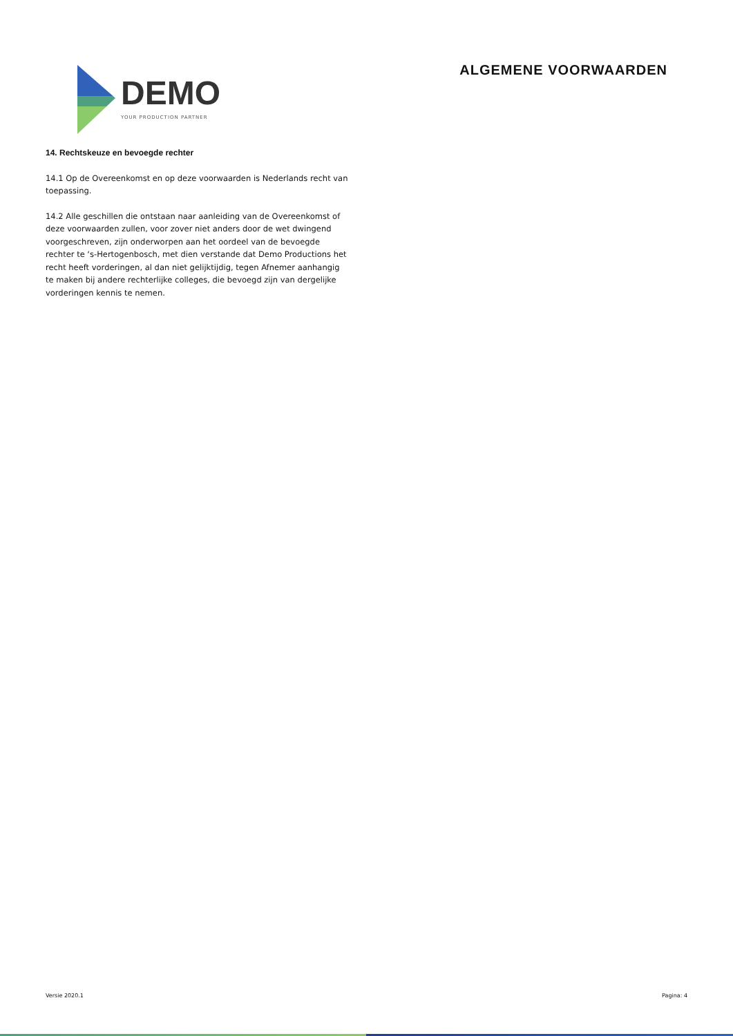DEMO
YOUR PRODUCTION PARTNER
ALGEMENE VOORWAARDEN
14. Rechtskeuze en bevoegde rechter
14.1 Op de Overeenkomst en op deze voorwaarden is Nederlands recht van toepassing.
14.2 Alle geschillen die ontstaan naar aanleiding van de Overeenkomst of deze voorwaarden zullen, voor zover niet anders door de wet dwingend voorgeschreven, zijn onderworpen aan het oordeel van de bevoegde rechter te ‘s-Hertogenbosch, met dien verstande dat Demo Productions het recht heeft vorderingen, al dan niet gelijktijdig, tegen Afnemer aanhangig te maken bij andere rechterlijke colleges, die bevoegd zijn van dergelijke vorderingen kennis te nemen.
Versie 2020.1 Pagina: 4